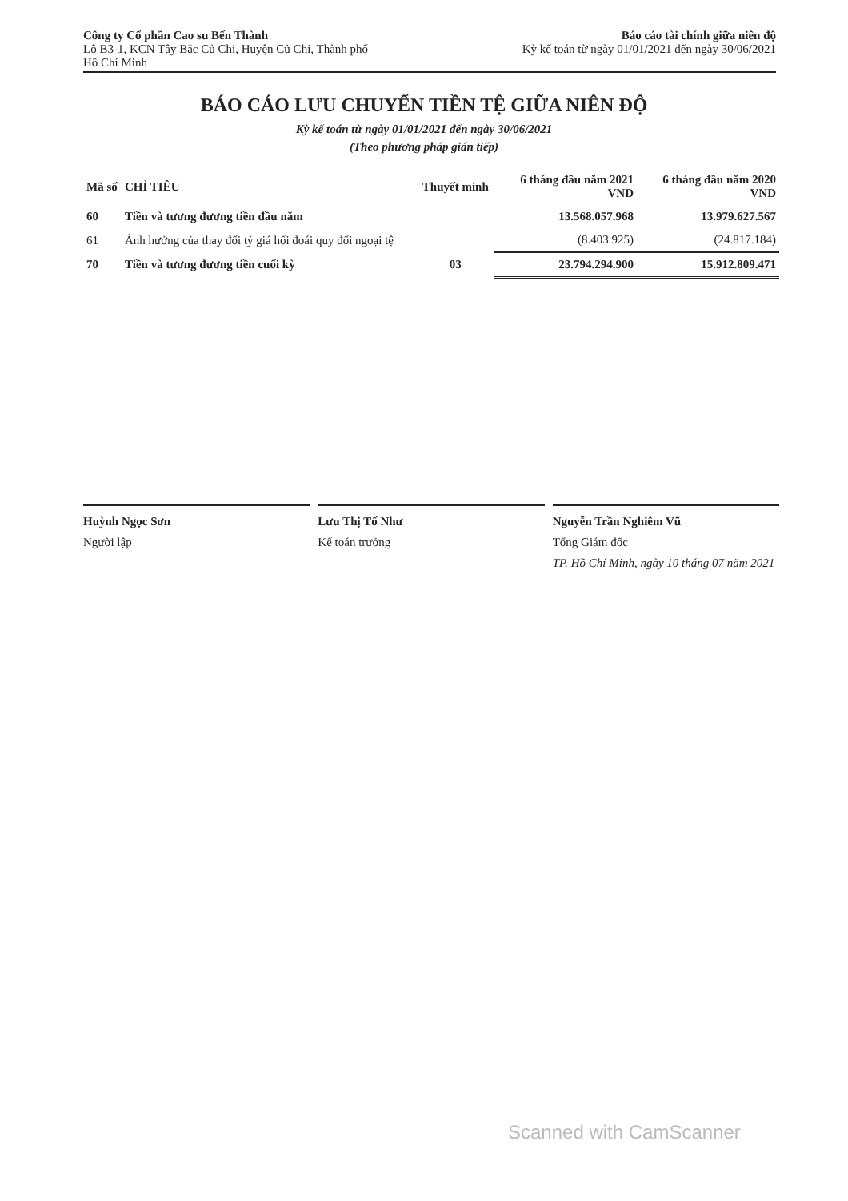Công ty Cổ phần Cao su Bến Thành
Lô B3-1, KCN Tây Bắc Củ Chi, Huyện Củ Chi, Thành phố
Hồ Chí Minh
Báo cáo tài chính giữa niên độ
Kỳ kế toán từ ngày 01/01/2021 đến ngày 30/06/2021
BÁO CÁO LƯU CHUYỂN TIỀN TỆ GIỮA NIÊN ĐỘ
Kỳ kế toán từ ngày 01/01/2021 đến ngày 30/06/2021
(Theo phương pháp gián tiếp)
| Mã số | CHỈ TIÊU | Thuyết minh | 6 tháng đầu năm 2021 VND | 6 tháng đầu năm 2020 VND |
| --- | --- | --- | --- | --- |
| 60 | Tiền và tương đương tiền đầu năm | | 13.568.057.968 | 13.979.627.567 |
| 61 | Ảnh hưởng của thay đổi tỷ giá hối đoái quy đổi ngoại tệ | | (8.403.925) | (24.817.184) |
| 70 | Tiền và tương đương tiền cuối kỳ | 03 | 23.794.294.900 | 15.912.809.471 |
Huỳnh Ngọc Sơn
Người lập
Lưu Thị Tố Như
Kế toán trưởng
Nguyễn Trần Nghiêm Vũ
Tổng Giám đốc
TP. Hồ Chí Minh, ngày 10 tháng 07 năm 2021
Scanned with CamScanner